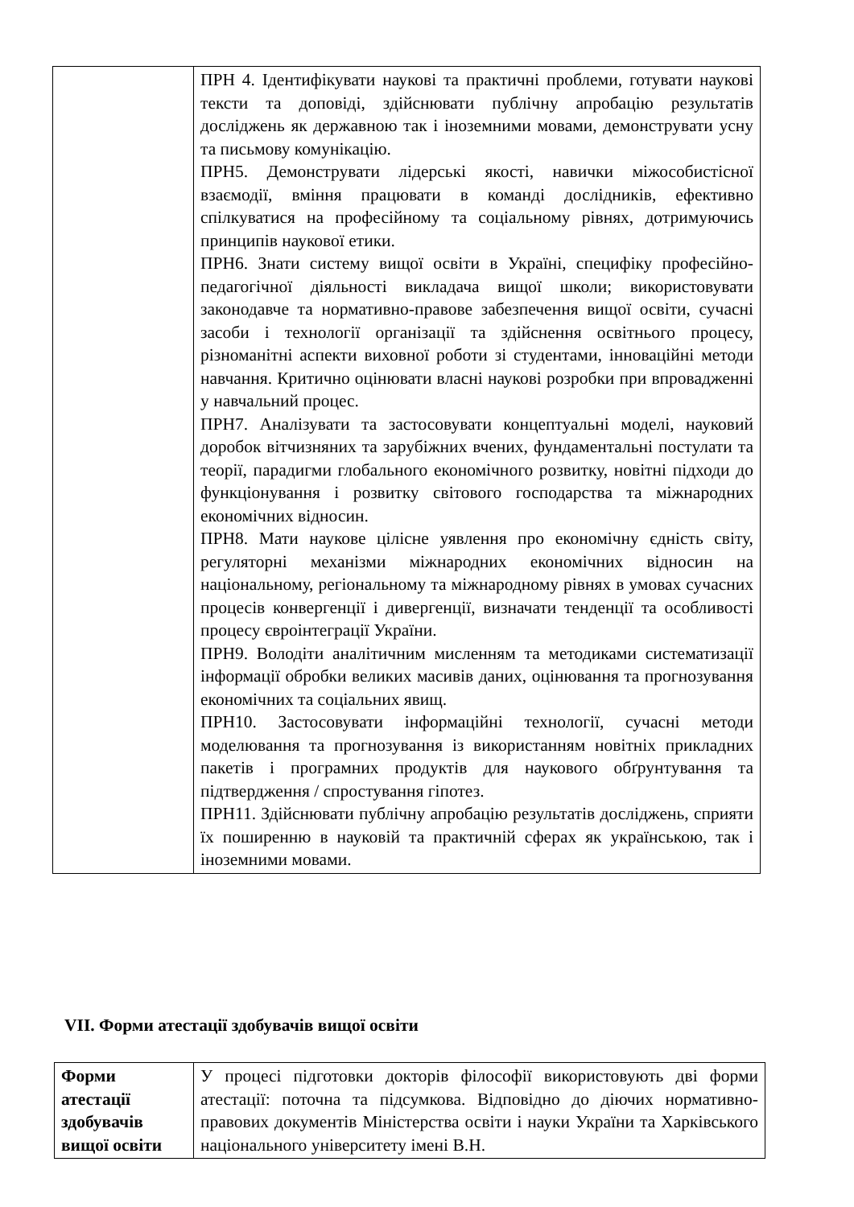| | ПРН 4. Ідентифікувати наукові та практичні проблеми, готувати наукові тексти та доповіді, здійснювати публічну апробацію результатів досліджень як державною так і іноземними мовами, демонструвати усну та письмову комунікацію. ПРН5. Демонструвати лідерські якості, навички міжособистісної взаємодії, вміння працювати в команді дослідників, ефективно спілкуватися на професійному та соціальному рівнях, дотримуючись принципів наукової етики. ПРН6. Знати систему вищої освіти в Україні, специфіку професійно-педагогічної діяльності викладача вищої школи; використовувати законодавче та нормативно-правове забезпечення вищої освіти, сучасні засоби і технології організації та здійснення освітнього процесу, різноманітні аспекти виховної роботи зі студентами, інноваційні методи навчання. Критично оцінювати власні наукові розробки при впровадженні у навчальний процес. ПРН7. Аналізувати та застосовувати концептуальні моделі, науковий доробок вітчизняних та зарубіжних вчених, фундаментальні постулати та теорії, парадигми глобального економічного розвитку, новітні підходи до функціонування і розвитку світового господарства та міжнародних економічних відносин. ПРН8. Мати наукове цілісне уявлення про економічну єдність світу, регуляторні механізми міжнародних економічних відносин на національному, регіональному та міжнародному рівнях в умовах сучасних процесів конвергенції і дивергенції, визначати тенденції та особливості процесу євроінтеграції України. ПРН9. Володіти аналітичним мисленням та методиками систематизації інформації обробки великих масивів даних, оцінювання та прогнозування економічних та соціальних явищ. ПРН10. Застосовувати інформаційні технології, сучасні методи моделювання та прогнозування із використанням новітніх прикладних пакетів і програмних продуктів для наукового обґрунтування та підтвердження / спростування гіпотез. ПРН11. Здійснювати публічну апробацію результатів досліджень, сприяти їх поширенню в науковій та практичній сферах як українською, так і іноземними мовами. |
VII. Форми атестації здобувачів вищої освіти
| Форми атестації здобувачів вищої освіти | У процесі підготовки докторів філософії використовують дві форми атестації: поточна та підсумкова. Відповідно до діючих нормативно-правових документів Міністерства освіти і науки України та Харківського національного університету імені В.Н. |